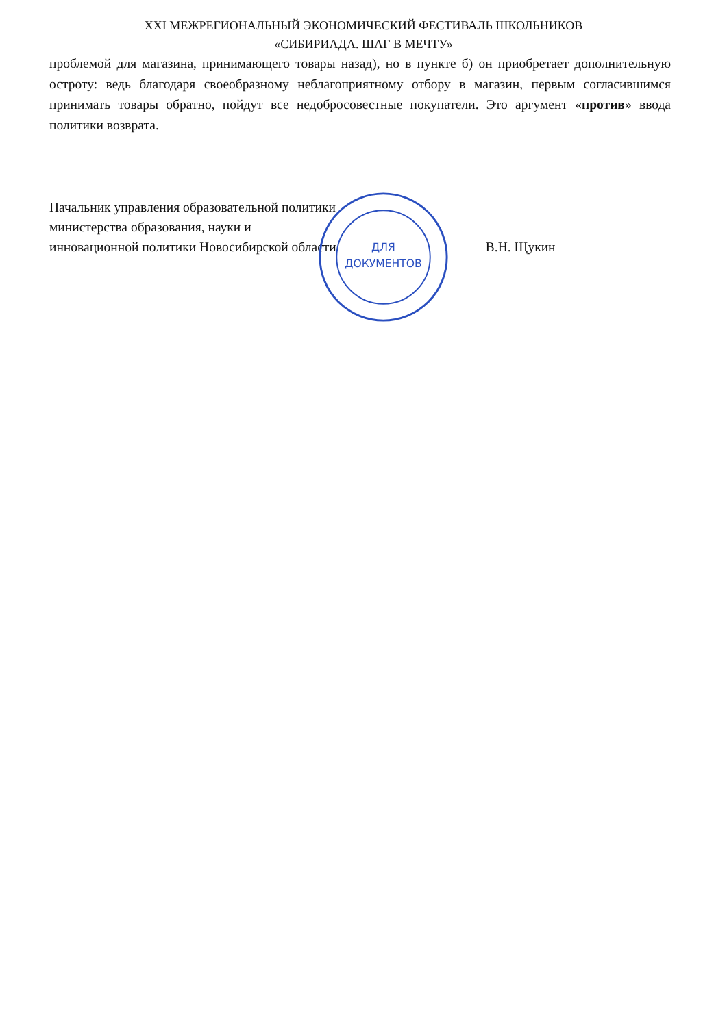XXI МЕЖРЕГИОНАЛЬНЫЙ ЭКОНОМИЧЕСКИЙ ФЕСТИВАЛЬ ШКОЛЬНИКОВ
«СИБИРИАДА. ШАГ В МЕЧТУ»
проблемой для магазина, принимающего товары назад), но в пункте б) он приобретает дополнительную остроту: ведь благодаря своеобразному неблагоприятному отбору в магазин, первым согласившимся принимать товары обратно, пойдут все недобросовестные покупатели. Это аргумент «против» ввода политики возврата.
Начальник управления образовательной политики
министерства образования, науки и
инновационной политики Новосибирской области В.Н. Щукин
ДЛЯ
ДОКУМЕНТОВ